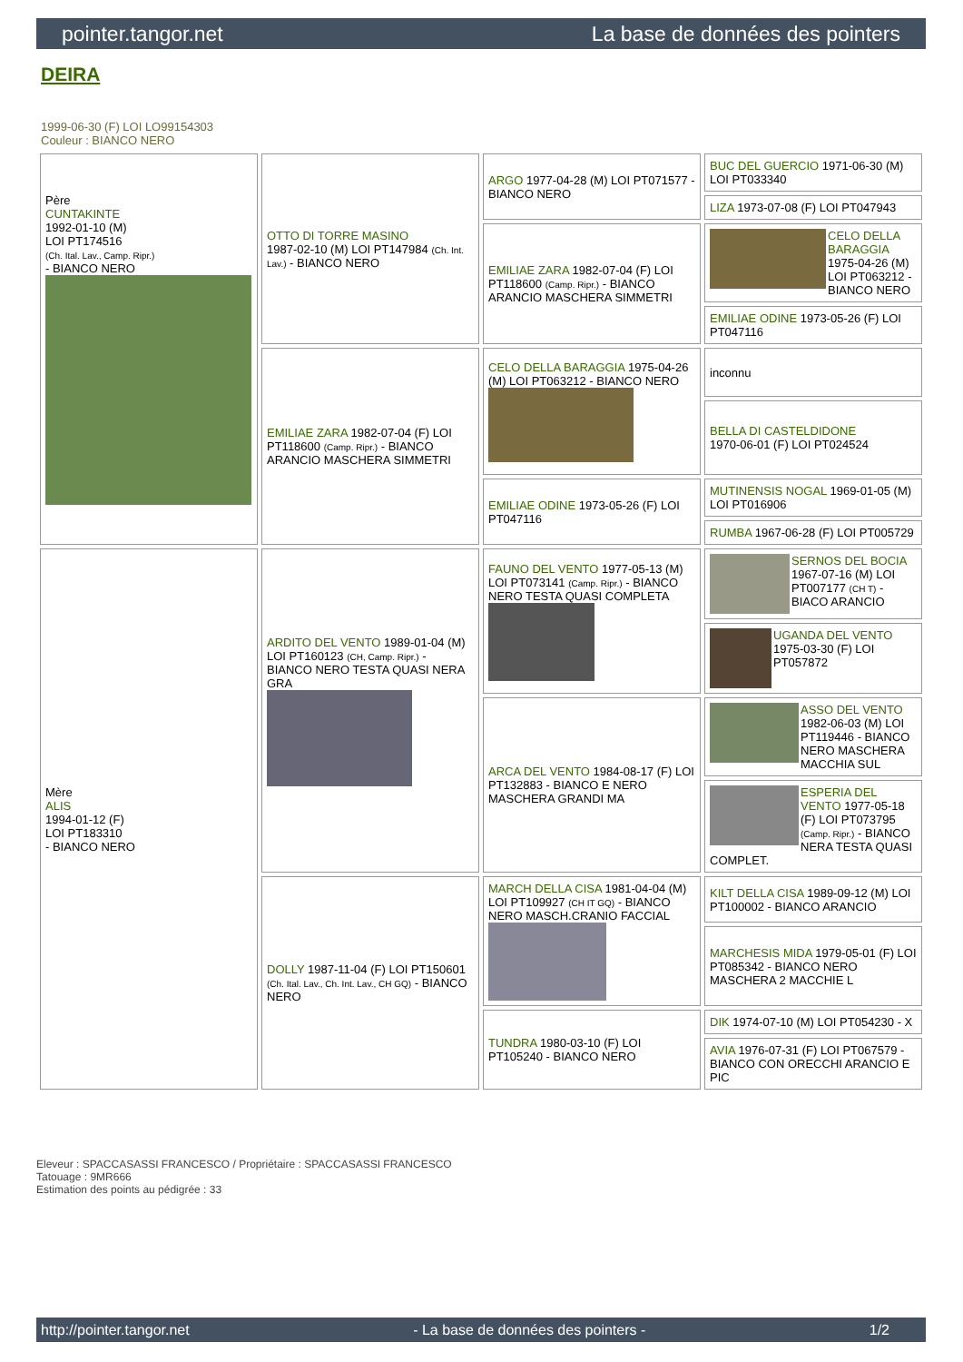pointer.tangor.net La base de données des pointers
DEIRA
1999-06-30 (F) LOI LO99154303
Couleur : BIANCO NERO
| Père CUNTAKINTE 1992-01-10 (M) LOI PT174516 (Ch. Ital. Lav., Camp. Ripr.) - BIANCO NERO | OTTO DI TORRE MASINO 1987-02-10 (M) LOI PT147984 (Ch. Int. Lav.) - BIANCO NERO | ARGO 1977-04-28 (M) LOI PT071577 - BIANCO NERO | BUC DEL GUERCIO 1971-06-30 (M) LOI PT033340 |
| | | | LIZA 1973-07-08 (F) LOI PT047943 |
| | | EMILIAE ZARA 1982-07-04 (F) LOI PT118600 (Camp. Ripr.) - BIANCO ARANCIO MASCHERA SIMMETRI | CELO DELLA BARAGGIA 1975-04-26 (M) LOI PT063212 - BIANCO NERO |
| | | | EMILIAE ODINE 1973-05-26 (F) LOI PT047116 |
| | EMILIAE ZARA 1982-07-04 (F) LOI PT118600 (Camp. Ripr.) - BIANCO ARANCIO MASCHERA SIMMETRI | CELO DELLA BARAGGIA 1975-04-26 (M) LOI PT063212 - BIANCO NERO | inconnu |
| | | | BELLA DI CASTELDIDONE 1970-06-01 (F) LOI PT024524 |
| | | EMILIAE ODINE 1973-05-26 (F) LOI PT047116 | MUTINENSIS NOGAL 1969-01-05 (M) LOI PT016906 |
| | | | RUMBA 1967-06-28 (F) LOI PT005729 |
| Mère ALIS 1994-01-12 (F) LOI PT183310 - BIANCO NERO | ARDITO DEL VENTO 1989-01-04 (M) LOI PT160123 (CH, Camp. Ripr.) - BIANCO NERO TESTA QUASI NERA GRA | FAUNO DEL VENTO 1977-05-13 (M) LOI PT073141 (Camp. Ripr.) - BIANCO NERO TESTA QUASI COMPLETA | SERNOS DEL BOCIA 1967-07-16 (M) LOI PT007177 (CH T) - BIACO ARANCIO |
| | | | UGANDA DEL VENTO 1975-03-30 (F) LOI PT057872 |
| | | ARCA DEL VENTO 1984-08-17 (F) LOI PT132883 - BIANCO E NERO MASCHERA GRANDI MA | ASSO DEL VENTO 1982-06-03 (M) LOI PT119446 - BIANCO NERO MASCHERA MACCHIA SUL |
| | | | ESPERIA DEL VENTO 1977-05-18 (F) LOI PT073795 (Camp. Ripr.) - BIANCO NERA TESTA QUASI COMPLET. |
| | DOLLY 1987-11-04 (F) LOI PT150601 (Ch. Ital. Lav., Ch. Int. Lav., CH GQ) - BIANCO NERO | MARCH DELLA CISA 1981-04-04 (M) LOI PT109927 (CH IT GQ) - BIANCO NERO MASCH.CRANIO FACCIAL | KILT DELLA CISA 1989-09-12 (M) LOI PT100002 - BIANCO ARANCIO |
| | | | MARCHESIS MIDA 1979-05-01 (F) LOI PT085342 - BIANCO NERO MASCHERA 2 MACCHIE L |
| | | TUNDRA 1980-03-10 (F) LOI PT105240 - BIANCO NERO | DIK 1974-07-10 (M) LOI PT054230 - X |
| | | | AVIA 1976-07-31 (F) LOI PT067579 - BIANCO CON ORECCHI ARANCIO E PIC |
Eleveur : SPACCASASSI FRANCESCO / Propriétaire : SPACCASASSI FRANCESCO
Tatouage : 9MR666
Estimation des points au pédigrée : 33
http://pointer.tangor.net - La base de données des pointers - 1/2